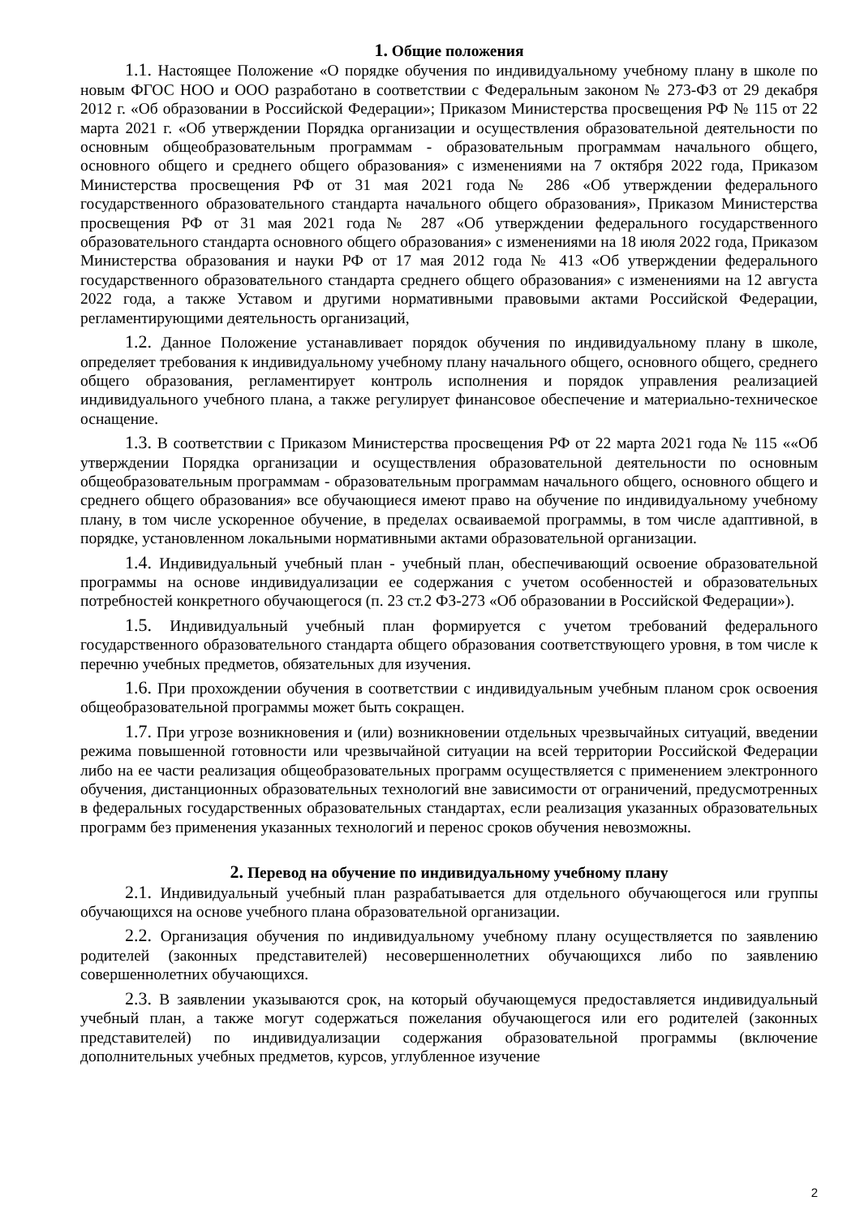1. Общие положения
1.1. Настоящее Положение «О порядке обучения по индивидуальному учебному плану в школе по новым ФГОС НОО и ООО разработано в соответствии с Федеральным законом № 273-ФЗ от 29 декабря 2012 г. «Об образовании в Российской Федерации»; Приказом Министерства просвещения РФ № 115 от 22 марта 2021 г. «Об утверждении Порядка организации и осуществления образовательной деятельности по основным общеобразовательным программам - образовательным программам начального общего, основного общего и среднего общего образования» с изменениями на 7 октября 2022 года, Приказом Министерства просвещения РФ от 31 мая 2021 года № 286 «Об утверждении федерального государственного образовательного стандарта начального общего образования», Приказом Министерства просвещения РФ от 31 мая 2021 года № 287 «Об утверждении федерального государственного образовательного стандарта основного общего образования» с изменениями на 18 июля 2022 года, Приказом Министерства образования и науки РФ от 17 мая 2012 года № 413 «Об утверждении федерального государственного образовательного стандарта среднего общего образования» с изменениями на 12 августа 2022 года, а также Уставом и другими нормативными правовыми актами Российской Федерации, регламентирующими деятельность организаций,
1.2. Данное Положение устанавливает порядок обучения по индивидуальному плану в школе, определяет требования к индивидуальному учебному плану начального общего, основного общего, среднего общего образования, регламентирует контроль исполнения и порядок управления реализацией индивидуального учебного плана, а также регулирует финансовое обеспечение и материально-техническое оснащение.
1.3. В соответствии с Приказом Министерства просвещения РФ от 22 марта 2021 года № 115 ««Об утверждении Порядка организации и осуществления образовательной деятельности по основным общеобразовательным программам - образовательным программам начального общего, основного общего и среднего общего образования» все обучающиеся имеют право на обучение по индивидуальному учебному плану, в том числе ускоренное обучение, в пределах осваиваемой программы, в том числе адаптивной, в порядке, установленном локальными нормативными актами образовательной организации.
1.4. Индивидуальный учебный план - учебный план, обеспечивающий освоение образовательной программы на основе индивидуализации ее содержания с учетом особенностей и образовательных потребностей конкретного обучающегося (п. 23 ст.2 ФЗ-273 «Об образовании в Российской Федерации»).
1.5. Индивидуальный учебный план формируется с учетом требований федерального государственного образовательного стандарта общего образования соответствующего уровня, в том числе к перечню учебных предметов, обязательных для изучения.
1.6. При прохождении обучения в соответствии с индивидуальным учебным планом срок освоения общеобразовательной программы может быть сокращен.
1.7. При угрозе возникновения и (или) возникновении отдельных чрезвычайных ситуаций, введении режима повышенной готовности или чрезвычайной ситуации на всей территории Российской Федерации либо на ее части реализация общеобразовательных программ осуществляется с применением электронного обучения, дистанционных образовательных технологий вне зависимости от ограничений, предусмотренных в федеральных государственных образовательных стандартах, если реализация указанных образовательных программ без применения указанных технологий и перенос сроков обучения невозможны.
2. Перевод на обучение по индивидуальному учебному плану
2.1. Индивидуальный учебный план разрабатывается для отдельного обучающегося или группы обучающихся на основе учебного плана образовательной организации.
2.2. Организация обучения по индивидуальному учебному плану осуществляется по заявлению родителей (законных представителей) несовершеннолетних обучающихся либо по заявлению совершеннолетних обучающихся.
2.3. В заявлении указываются срок, на который обучающемуся предоставляется индивидуальный учебный план, а также могут содержаться пожелания обучающегося или его родителей (законных представителей) по индивидуализации содержания образовательной программы (включение дополнительных учебных предметов, курсов, углубленное изучение
2